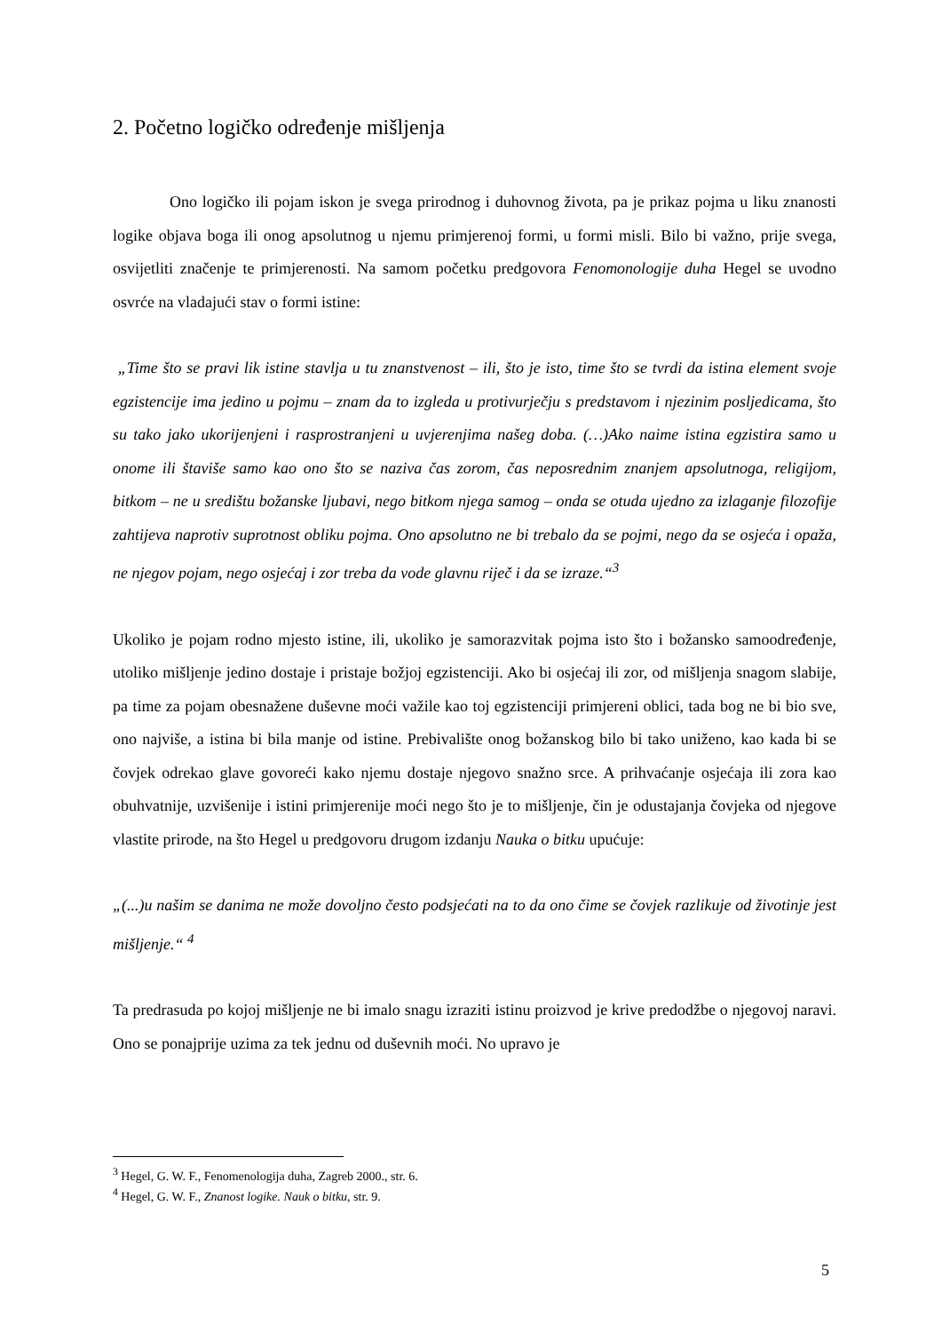2. Početno logičko određenje mišljenja
Ono logičko ili pojam iskon je svega prirodnog i duhovnog života, pa je prikaz pojma u liku znanosti logike objava boga ili onog apsolutnog u njemu primjerenoj formi, u formi misli. Bilo bi važno, prije svega, osvijetliti značenje te primjerenosti. Na samom početku predgovora Fenomonologije duha Hegel se uvodno osvrće na vladajući stav o formi istine:
„Time što se pravi lik istine stavlja u tu znanstvenost – ili, što je isto, time što se tvrdi da istina element svoje egzistencije ima jedino u pojmu – znam da to izgleda u protivurječju s predstavom i njezinim posljedicama, što su tako jako ukorijenjeni i rasprostranjeni u uvjerenjima našeg doba. (…)Ako naime istina egzistira samo u onome ili štaviše samo kao ono što se naziva čas zorom, čas neposrednim znanjem apsolutnoga, religijom, bitkom – ne u središtu božanske ljubavi, nego bitkom njega samog – onda se otuda ujedno za izlaganje filozofije zahtijeva naprotiv suprotnost obliku pojma. Ono apsolutno ne bi trebalo da se pojmi, nego da se osjeća i opaža, ne njegov pojam, nego osjećaj i zor treba da vode glavnu riječ i da se izraze.“<sup>3</sup>
Ukoliko je pojam rodno mjesto istine, ili, ukoliko je samorazvitak pojma isto što i božansko samoodređenje, utoliko mišljenje jedino dostaje i pristaje božjoj egzistenciji. Ako bi osjećaj ili zor, od mišljenja snagom slabije, pa time za pojam obesnažene duševne moći važile kao toj egzistenciji primjereni oblici, tada bog ne bi bio sve, ono najviše, a istina bi bila manje od istine. Prebivalište onog božanskog bilo bi tako uniženo, kao kada bi se čovjek odrekao glave govoreći kako njemu dostaje njegovo snažno srce. A prihvaćanje osjećaja ili zora kao obuhvatnije, uzvišenije i istini primjerenije moći nego što je to mišljenje, čin je odustajanja čovjeka od njegove vlastite prirode, na što Hegel u predgovoru drugom izdanju Nauka o bitku upućuje:
„(...)u našim se danima ne može dovoljno često podsjećati na to da ono čime se čovjek razlikuje od životinje jest mišljenje.“ <sup>4</sup>
Ta predrasuda po kojoj mišljenje ne bi imalo snagu izraziti istinu proizvod je krive predodžbe o njegovoj naravi. Ono se ponajprije uzima za tek jednu od duševnih moći. No upravo je
<sup>3</sup> Hegel, G. W. F., Fenomenologija duha, Zagreb 2000., str. 6.
<sup>4</sup> Hegel, G. W. F., Znanost logike. Nauk o bitku, str. 9.
5